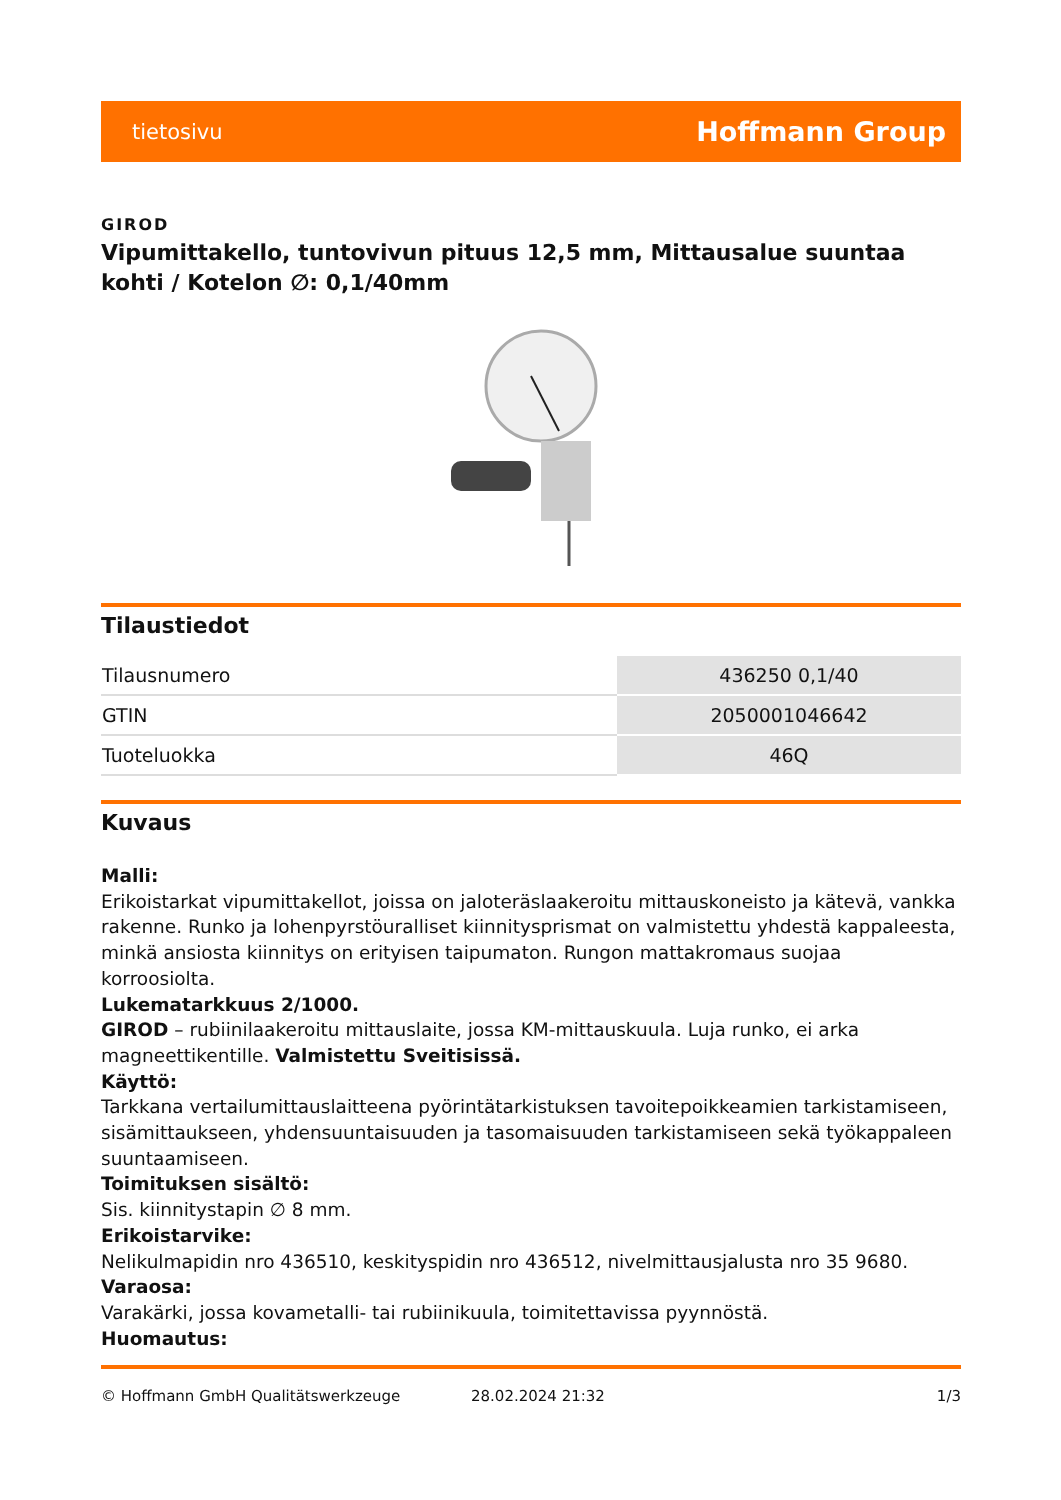tietosivu Hoffmann Group
GIROD
Vipumittakello, tuntovivun pituus 12,5 mm, Mittausalue suuntaa kohti / Kotelon ∅: 0,1/40mm
Tilaustiedot
| Tilausnumero | 436250 0,1/40 |
| GTIN | 2050001046642 |
| Tuoteluokka | 46Q |
Kuvaus
Malli:
Erikoistarkat vipumittakellot, joissa on jaloteräslaakeroitu mittauskoneisto ja kätevä, vankka rakenne. Runko ja lohenpyrstöuralliset kiinnitysprismat on valmistettu yhdestä kappaleesta, minkä ansiosta kiinnitys on erityisen taipumaton. Rungon mattakromaus suojaa korroosiolta.
Lukematarkkuus 2/1000.
GIROD – rubiinilaakeroitu mittauslaite, jossa KM-mittauskuula. Luja runko, ei arka magneettikentille. Valmistettu Sveitisissä.
Käyttö:
Tarkkana vertailumittauslaitteena pyörintätarkistuksen tavoitepoikkeamien tarkistamiseen, sisämittaukseen, yhdensuuntaisuuden ja tasomaisuuden tarkistamiseen sekä työkappaleen suuntaamiseen.
Toimituksen sisältö:
Sis. kiinnitystapin ∅ 8 mm.
Erikoistarvike:
Nelikulmapidin nro 436510, keskityspidin nro 436512, nivelmittausjalusta nro 35 9680.
Varaosa:
Varakärki, jossa kovametalli- tai rubiinikuula, toimitettavissa pyynnöstä.
Huomautus:
© Hoffmann GmbH Qualitätswerkzeuge 28.02.2024 21:32 1/3